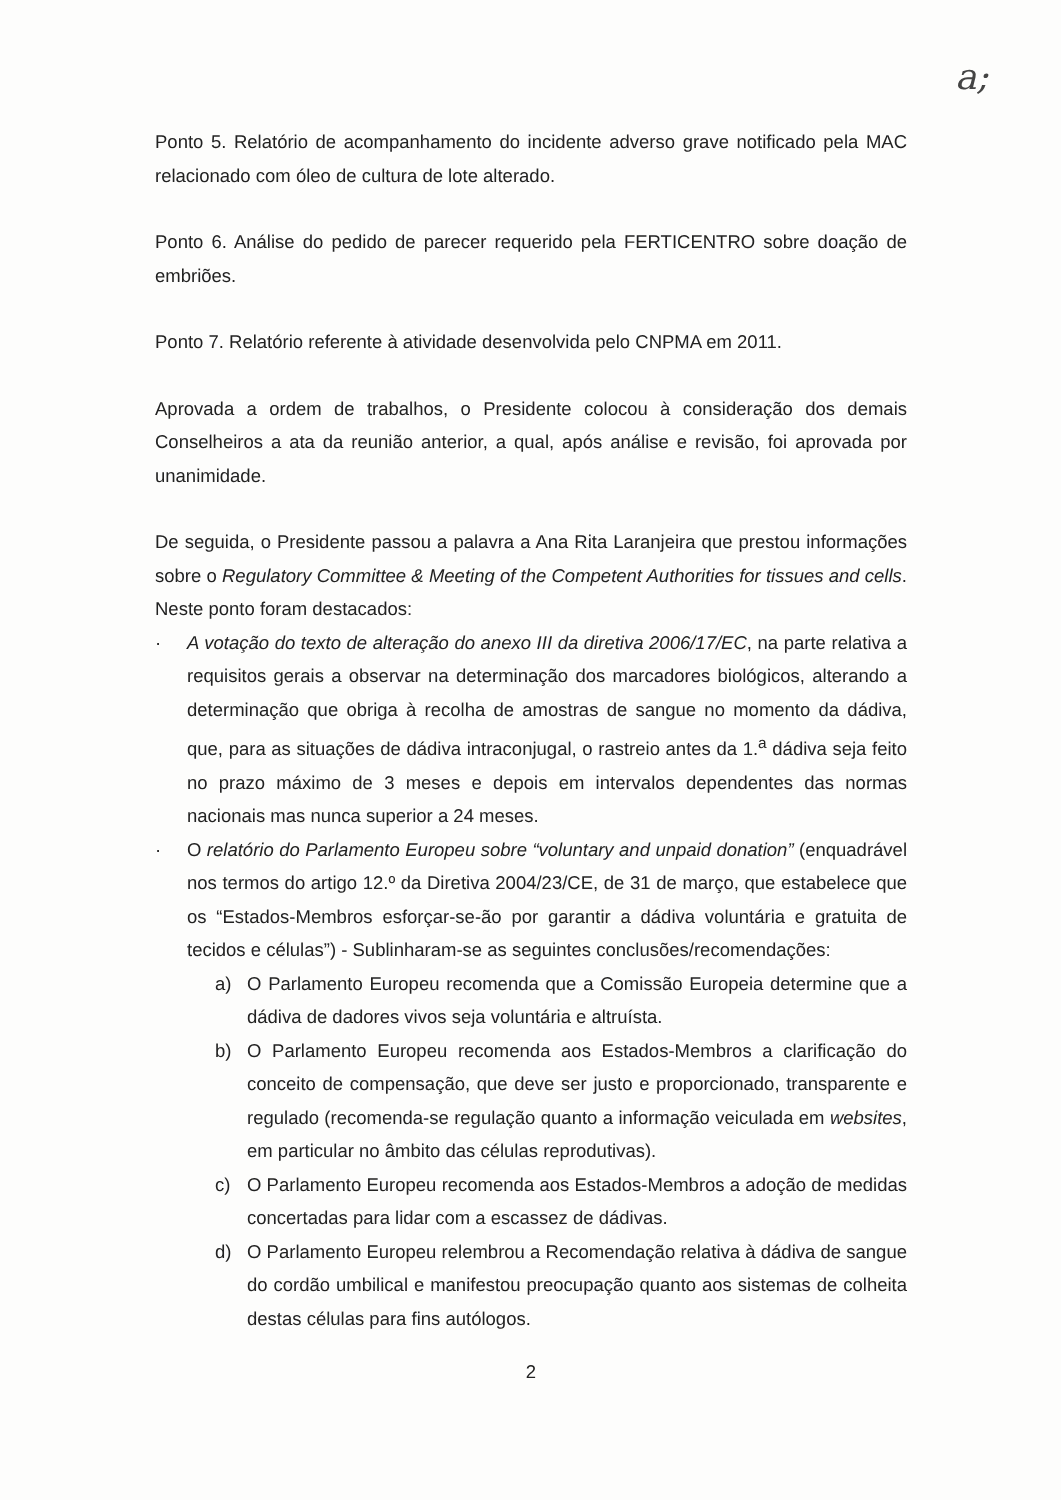a;
Ponto 5. Relatório de acompanhamento do incidente adverso grave notificado pela MAC relacionado com óleo de cultura de lote alterado.
Ponto 6. Análise do pedido de parecer requerido pela FERTICENTRO sobre doação de embriões.
Ponto 7. Relatório referente à atividade desenvolvida pelo CNPMA em 2011.
Aprovada a ordem de trabalhos, o Presidente colocou à consideração dos demais Conselheiros a ata da reunião anterior, a qual, após análise e revisão, foi aprovada por unanimidade.
De seguida, o Presidente passou a palavra a Ana Rita Laranjeira que prestou informações sobre o Regulatory Committee & Meeting of the Competent Authorities for tissues and cells. Neste ponto foram destacados:
· A votação do texto de alteração do anexo III da diretiva 2006/17/EC, na parte relativa a requisitos gerais a observar na determinação dos marcadores biológicos, alterando a determinação que obriga à recolha de amostras de sangue no momento da dádiva, que, para as situações de dádiva intraconjugal, o rastreio antes da 1.<sup>a</sup> dádiva seja feito no prazo máximo de 3 meses e depois em intervalos dependentes das normas nacionais mas nunca superior a 24 meses.
· O relatório do Parlamento Europeu sobre “voluntary and unpaid donation” (enquadrável nos termos do artigo 12.º da Diretiva 2004/23/CE, de 31 de março, que estabelece que os “Estados-Membros esforçar-se-ão por garantir a dádiva voluntária e gratuita de tecidos e células”) - Sublinharam-se as seguintes conclusões/recomendações:
a) O Parlamento Europeu recomenda que a Comissão Europeia determine que a dádiva de dadores vivos seja voluntária e altruísta.
b) O Parlamento Europeu recomenda aos Estados-Membros a clarificação do conceito de compensação, que deve ser justo e proporcionado, transparente e regulado (recomenda-se regulação quanto a informação veiculada em websites, em particular no âmbito das células reprodutivas).
c) O Parlamento Europeu recomenda aos Estados-Membros a adoção de medidas concertadas para lidar com a escassez de dádivas.
d) O Parlamento Europeu relembrou a Recomendação relativa à dádiva de sangue do cordão umbilical e manifestou preocupação quanto aos sistemas de colheita destas células para fins autólogos.
2